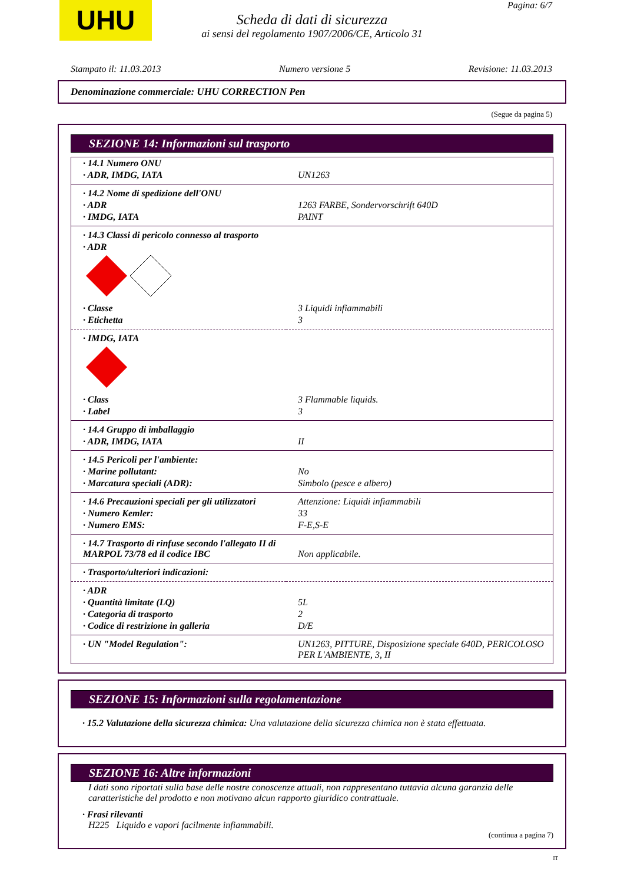UHU Pagina: 6/7
Scheda di dati di sicurezza
ai sensi del regolamento 1907/2006/CE, Articolo 31
Stampato il: 11.03.2013 Numero versione 5 Revisione: 11.03.2013
Denominazione commerciale: UHU CORRECTION Pen
(Segue da pagina 5)
SEZIONE 14: Informazioni sul trasporto
| · 14.1 Numero ONU | |
| · ADR, IMDG, IATA | UN1263 |
| · 14.2 Nome di spedizione dell'ONU | |
| · ADR | 1263 FARBE, Sondervorschrift 640D |
| · IMDG, IATA | PAINT |
| · 14.3 Classi di pericolo connesso al trasporto | |
| · ADR | |
| · Classe | 3 Liquidi infiammabili |
| · Etichetta | 3 |
| · IMDG, IATA | |
| · Class | 3 Flammable liquids. |
| · Label | 3 |
| · 14.4 Gruppo di imballaggio | |
| · ADR, IMDG, IATA | II |
| · 14.5 Pericoli per l'ambiente: | |
| · Marine pollutant: | No |
| · Marcatura speciali (ADR): | Simbolo (pesce e albero) |
| · 14.6 Precauzioni speciali per gli utilizzatori | Attenzione: Liquidi infiammabili |
| · Numero Kemler: | 33 |
| · Numero EMS: | F-E,S-E |
| · 14.7 Trasporto di rinfuse secondo l'allegato II di MARPOL 73/78 ed il codice IBC | Non applicabile. |
| · Trasporto/ulteriori indicazioni: | |
| · ADR | |
| · Quantità limitate (LQ) | 5L |
| · Categoria di trasporto | 2 |
| · Codice di restrizione in galleria | D/E |
| · UN "Model Regulation": | UN1263, PITTURE, Disposizione speciale 640D, PERICOLOSO PER L'AMBIENTE, 3, II |
SEZIONE 15: Informazioni sulla regolamentazione
· 15.2 Valutazione della sicurezza chimica: Una valutazione della sicurezza chimica non è stata effettuata.
SEZIONE 16: Altre informazioni
I dati sono riportati sulla base delle nostre conoscenze attuali, non rappresentano tuttavia alcuna garanzia delle caratteristiche del prodotto e non motivano alcun rapporto giuridico contrattuale.
· Frasi rilevanti
H225 Liquido e vapori facilmente infiammabili.
(continua a pagina 7)
IT